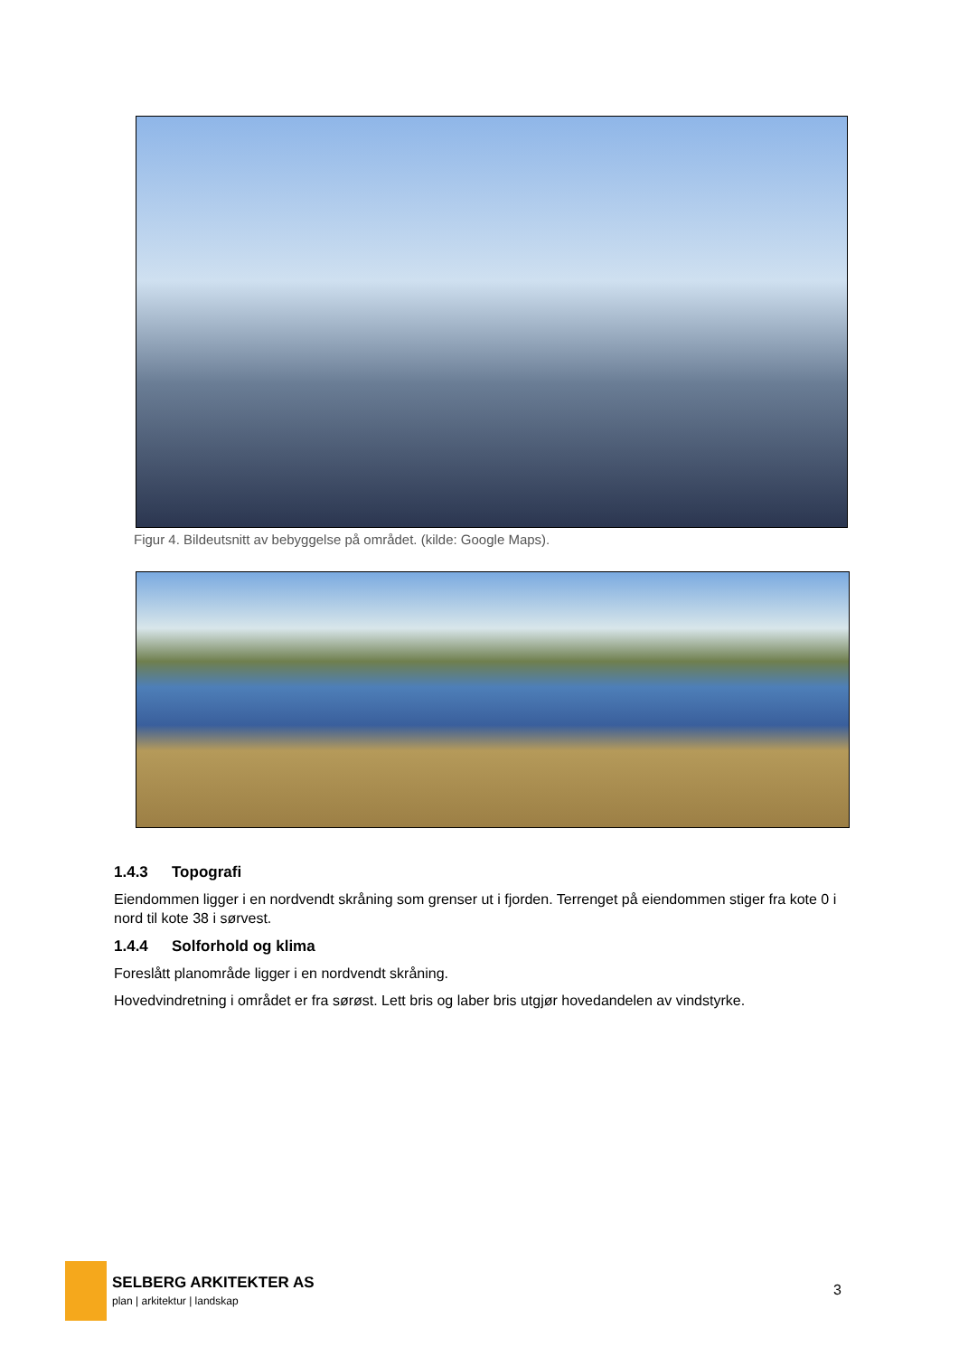Figur 4. Bildeutsnitt av bebyggelse på området. (kilde: Google Maps).
1.4.3 Topografi
Eiendommen ligger i en nordvendt skråning som grenser ut i fjorden. Terrenget på eiendommen stiger fra kote 0 i nord til kote 38 i sørvest.
1.4.4 Solforhold og klima
Foreslått planområde ligger i en nordvendt skråning.
Hovedvindretning i området er fra sørøst. Lett bris og laber bris utgjør hovedandelen av vindstyrke.
SELBERG ARKITEKTER AS
plan | arkitektur | landskap
3